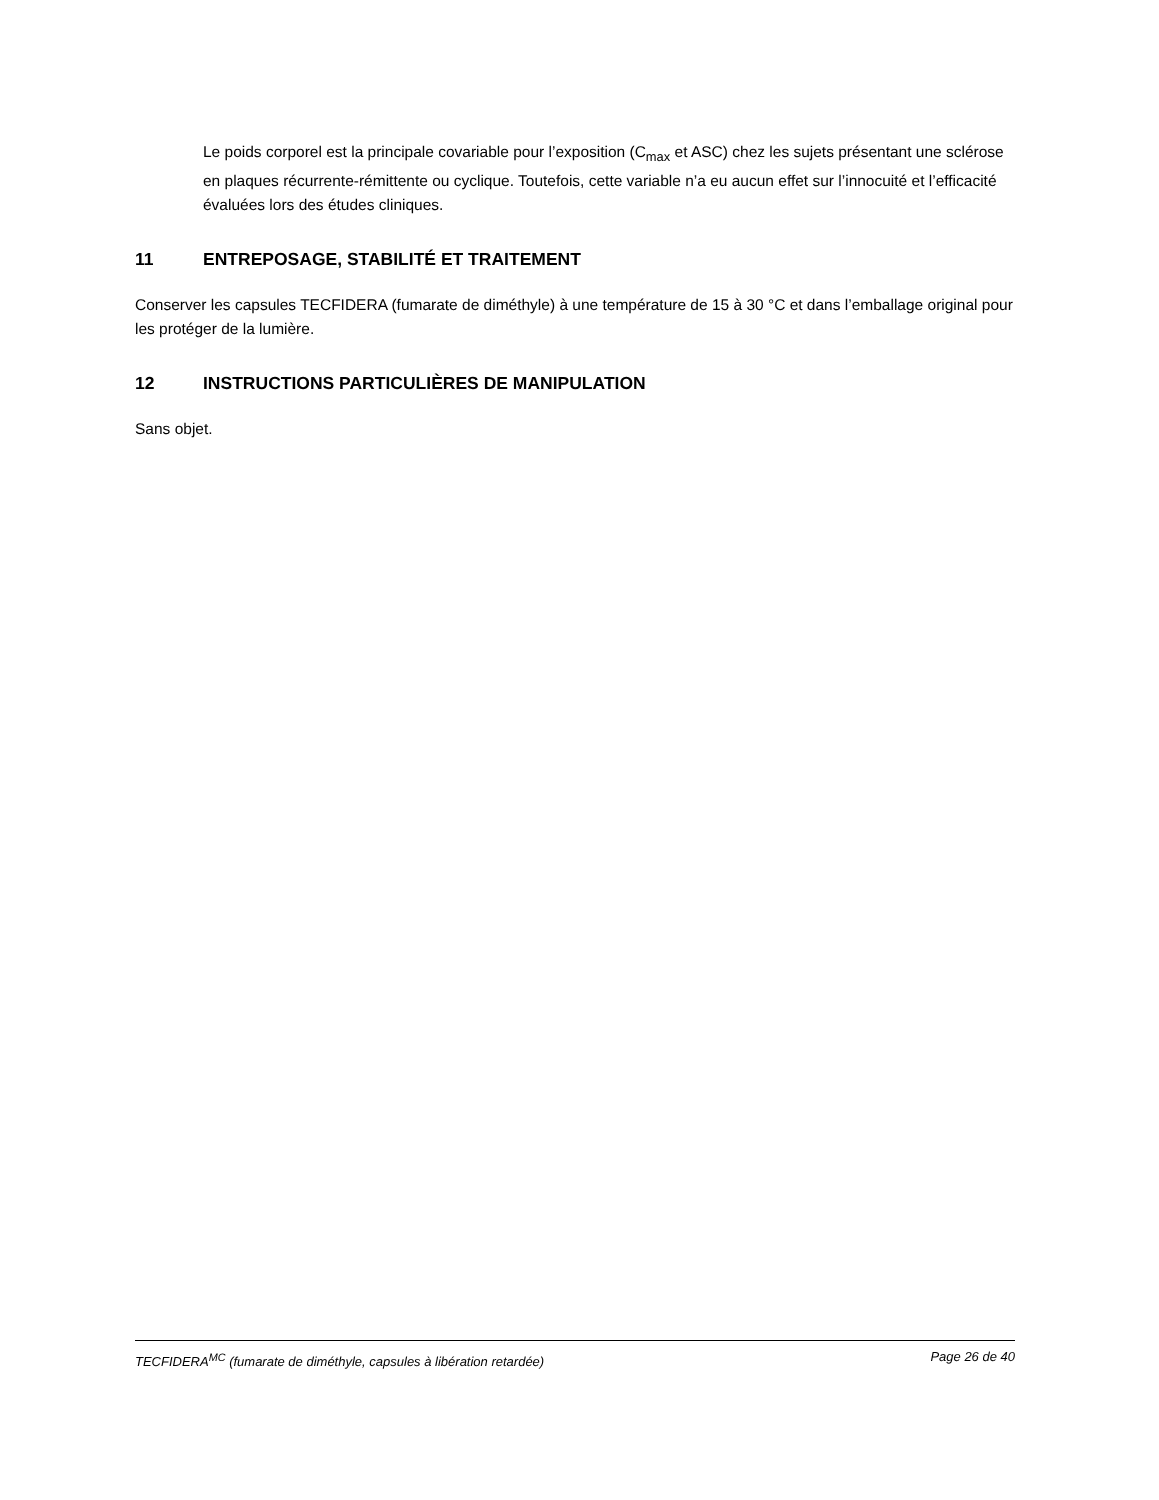Le poids corporel est la principale covariable pour l’exposition (C<sub>max</sub> et ASC) chez les sujets présentant une sclérose en plaques récurrente-rémittente ou cyclique. Toutefois, cette variable n’a eu aucun effet sur l’innocuité et l’efficacité évaluées lors des études cliniques.
11 ENTREPOSAGE, STABILITÉ ET TRAITEMENT
Conserver les capsules TECFIDERA (fumarate de diméthyle) à une température de 15 à 30 °C et dans l’emballage original pour les protéger de la lumière.
12 INSTRUCTIONS PARTICULIÈRES DE MANIPULATION
Sans objet.
TECFIDERA<sup>MC</sup> (fumarate de diméthyle, capsules à libération retardée) Page 26 de 40